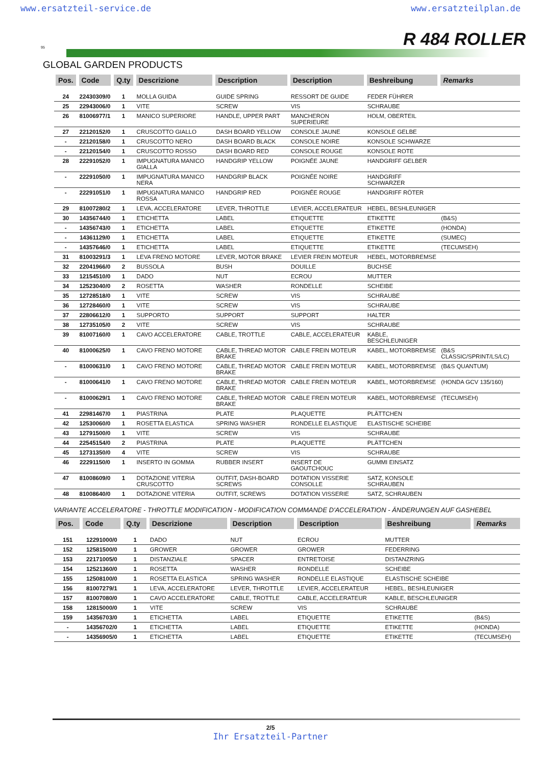www.ersatzteil-service.de www.ersatzteilplan.de
95 R 484 ROLLER
GLOBAL GARDEN PRODUCTS
| Pos. | Code | Q.ty | Descrizione | Description | Description | Beshreibung | Remarks |
| --- | --- | --- | --- | --- | --- | --- | --- |
| 24 | 22430309/0 | 1 | MOLLA GUIDA | GUIDE SPRING | RESSORT DE GUIDE | FEDER FÜHRER | |
| 25 | 22943006/0 | 1 | VITE | SCREW | VIS | SCHRAUBE | |
| 26 | 81006977/1 | 1 | MANICO SUPERIORE | HANDLE, UPPER PART | MANCHERON SUPERIEURE | HOLM, OBERTEIL | |
| 27 | 22120152/0 | 1 | CRUSCOTTO GIALLO | DASH BOARD YELLOW | CONSOLE JAUNE | KONSOLE GELBE | |
| - | 22120158/0 | 1 | CRUSCOTTO NERO | DASH BOARD BLACK | CONSOLE NOIRE | KONSOLE SCHWARZE | |
| - | 22120154/0 | 1 | CRUSCOTTO ROSSO | DASH BOARD RED | CONSOLE ROUGE | KONSOLE ROTE | |
| 28 | 22291052/0 | 1 | IMPUGNATURA MANICO GIALLA | HANDGRIP YELLOW | POIGNÉE JAUNE | HANDGRIFF GELBER | |
| - | 22291050/0 | 1 | IMPUGNATURA MANICO NERA | HANDGRIP BLACK | POIGNÉE NOIRE | HANDGRIFF SCHWARZER | |
| - | 22291051/0 | 1 | IMPUGNATURA MANICO ROSSA | HANDGRIP RED | POIGNÉE ROUGE | HANDGRIFF RÖTER | |
| 29 | 81007280/2 | 1 | LEVA, ACCELERATORE | LEVER, THROTTLE | LEVIER, ACCELERATEUR | HEBEL, BESHLEUNIGER | |
| 30 | 14356744/0 | 1 | ETICHETTA | LABEL | ETIQUETTE | ETIKETTE | (B&S) |
| - | 14356743/0 | 1 | ETICHETTA | LABEL | ETIQUETTE | ETIKETTE | (HONDA) |
| - | 14361129/0 | 1 | ETICHETTA | LABEL | ETIQUETTE | ETIKETTE | (SUMEC) |
| - | 14357646/0 | 1 | ETICHETTA | LABEL | ETIQUETTE | ETIKETTE | (TECUMSEH) |
| 31 | 81003291/3 | 1 | LEVA FRENO MOTORE | LEVER, MOTOR BRAKE | LEVIER FREIN MOTEUR | HEBEL, MOTORBREMSE | |
| 32 | 22041966/0 | 2 | BUSSOLA | BUSH | DOUILLE | BUCHSE | |
| 33 | 12154510/0 | 1 | DADO | NUT | ECROU | MUTTER | |
| 34 | 12523040/0 | 2 | ROSETTA | WASHER | RONDELLE | SCHEIBE | |
| 35 | 12728518/0 | 1 | VITE | SCREW | VIS | SCHRAUBE | |
| 36 | 12728460/0 | 1 | VITE | SCREW | VIS | SCHRAUBE | |
| 37 | 22806612/0 | 1 | SUPPORTO | SUPPORT | SUPPORT | HALTER | |
| 38 | 12735105/0 | 2 | VITE | SCREW | VIS | SCHRAUBE | |
| 39 | 81007160/0 | 1 | CAVO ACCELERATORE | CABLE, TROTTLE | CABLE, ACCELERATEUR | KABLE, BESCHLEUNIGER | |
| 40 | 81000625/0 | 1 | CAVO FRENO MOTORE | CABLE, THREAD MOTOR BRAKE | CABLE FREIN MOTEUR | KABEL, MOTORBREMSE | (B&S CLASSIC/SPRINT/LS/LC) |
| - | 81000631/0 | 1 | CAVO FRENO MOTORE | CABLE, THREAD MOTOR BRAKE | CABLE FREIN MOTEUR | KABEL, MOTORBREMSE | (B&S QUANTUM) |
| - | 81000641/0 | 1 | CAVO FRENO MOTORE | CABLE, THREAD MOTOR BRAKE | CABLE FREIN MOTEUR | KABEL, MOTORBREMSE | (HONDA GCV 135/160) |
| - | 81000629/1 | 1 | CAVO FRENO MOTORE | CABLE, THREAD MOTOR BRAKE | CABLE FREIN MOTEUR | KABEL, MOTORBREMSE | (TECUMSEH) |
| 41 | 22981467/0 | 1 | PIASTRINA | PLATE | PLAQUETTE | PLÄTTCHEN | |
| 42 | 12530060/0 | 1 | ROSETTA ELASTICA | SPRING WASHER | RONDELLE ELASTIQUE | ELASTISCHE SCHEIBE | |
| 43 | 12791500/0 | 1 | VITE | SCREW | VIS | SCHRAUBE | |
| 44 | 22545154/0 | 2 | PIASTRINA | PLATE | PLAQUETTE | PLÄTTCHEN | |
| 45 | 12731350/0 | 4 | VITE | SCREW | VIS | SCHRAUBE | |
| 46 | 22291150/0 | 1 | INSERTO IN GOMMA | RUBBER INSERT | INSERT DE GAOUTCHOUC | GUMMI EINSATZ | |
| 47 | 81008609/0 | 1 | DOTAZIONE VITERIA CRUSCOTTO | OUTFIT, DASH-BOARD SCREWS | DOTATION VISSERIE CONSOLLE | SATZ, KONSOLE SCHRAUBEN | |
| 48 | 81008640/0 | 1 | DOTAZIONE VITERIA | OUTFIT, SCREWS | DOTATION VISSERIE | SATZ, SCHRAUBEN | |
VARIANTE ACCELERATORE - THROTTLE MODIFICATION - MODIFICATION COMMANDE D'ACCELERATION - ÄNDERUNGEN AUF GASHEBEL
| Pos. | Code | Q.ty | Descrizione | Description | Description | Beshreibung | Remarks |
| --- | --- | --- | --- | --- | --- | --- | --- |
| 151 | 12291000/0 | 1 | DADO | NUT | ECROU | MUTTER | |
| 152 | 12581500/0 | 1 | GROWER | GROWER | GROWER | FEDERRING | |
| 153 | 22171005/0 | 1 | DISTANZIALE | SPACER | ENTRETOISE | DISTANZRING | |
| 154 | 12521360/0 | 1 | ROSETTA | WASHER | RONDELLE | SCHEIBE | |
| 155 | 12508100/0 | 1 | ROSETTA ELASTICA | SPRING WASHER | RONDELLE ELASTIQUE | ELASTISCHE SCHEIBE | |
| 156 | 81007279/1 | 1 | LEVA, ACCELERATORE | LEVER, THROTTLE | LEVIER, ACCELERATEUR | HEBEL, BESHLEUNIGER | |
| 157 | 81007080/0 | 1 | CAVO ACCELERATORE | CABLE, TROTTLE | CABLE, ACCELERATEUR | KABLE, BESCHLEUNIGER | |
| 158 | 12815000/0 | 1 | VITE | SCREW | VIS | SCHRAUBE | |
| 159 | 14356703/0 | 1 | ETICHETTA | LABEL | ETIQUETTE | ETIKETTE | (B&S) |
| - | 14356702/0 | 1 | ETICHETTA | LABEL | ETIQUETTE | ETIKETTE | (HONDA) |
| - | 14356905/0 | 1 | ETICHETTA | LABEL | ETIQUETTE | ETIKETTE | (TECUMSEH) |
2/5
Ihr Ersatzteil-Partner